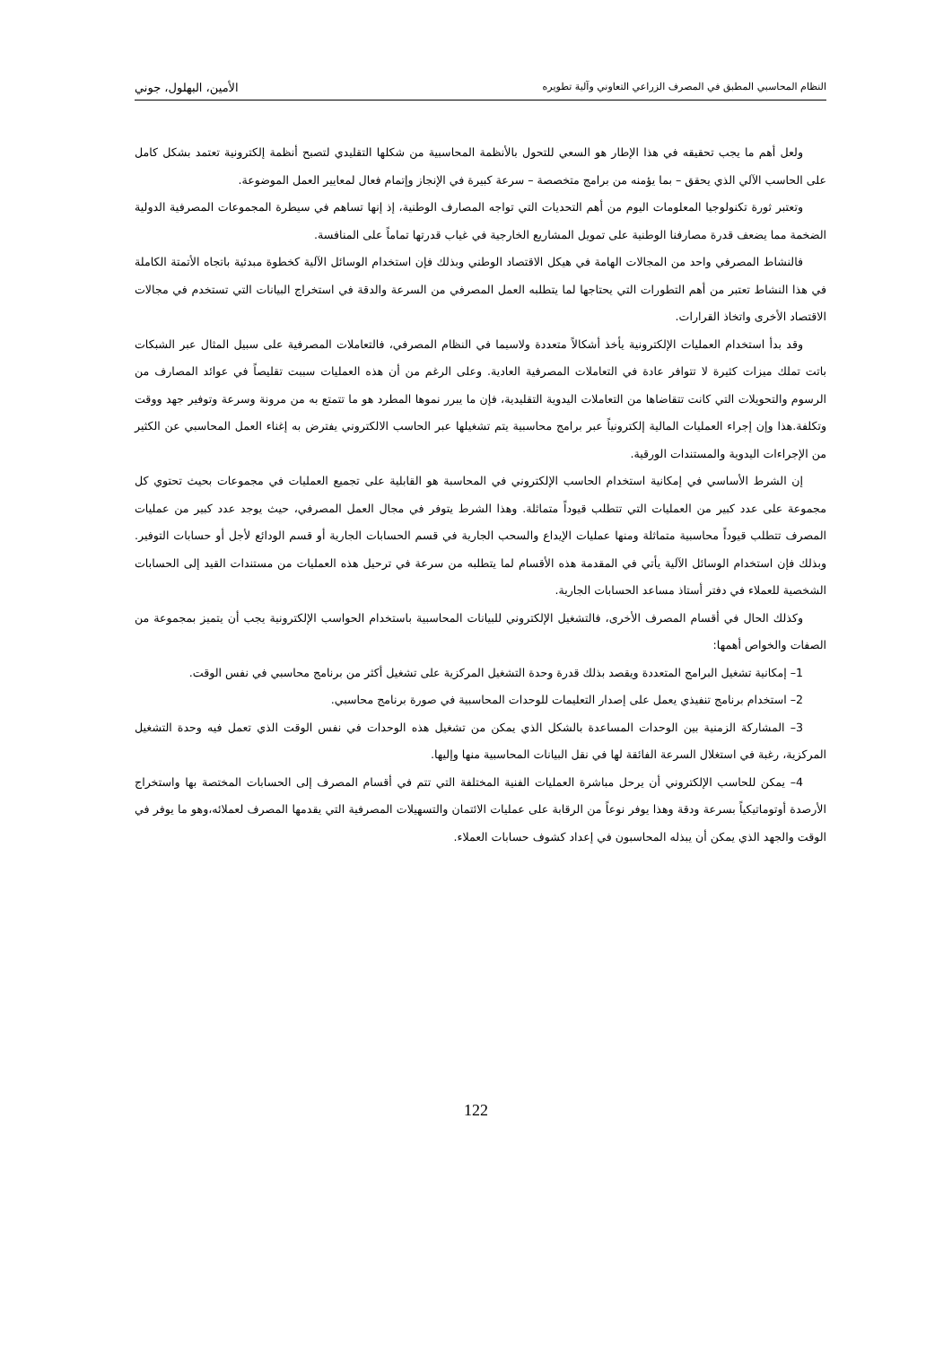النظام المحاسبي المطبق في المصرف الزراعي التعاوني وآلية تطويره الأمين، البهلول، جوني
ولعل أهم ما يجب تحقيقه في هذا الإطار هو السعي للتحول بالأنظمة المحاسبية من شكلها التقليدي لتصبح أنظمة إلكترونية تعتمد بشكل كامل على الحاسب الآلي الذي يحقق – بما يؤمنه من برامج متخصصة – سرعة كبيرة في الإنجاز وإتمام فعال لمعايير العمل الموضوعة.
وتعتبر ثورة تكنولوجيا المعلومات اليوم من أهم التحديات التي تواجه المصارف الوطنية، إذ إنها تساهم في سيطرة المجموعات المصرفية الدولية الضخمة مما يضعف قدرة مصارفنا الوطنية على تمويل المشاريع الخارجية في غياب قدرتها تماماً على المنافسة.
فالنشاط المصرفي واحد من المجالات الهامة في هيكل الاقتصاد الوطني وبذلك فإن استخدام الوسائل الآلية كخطوة مبدئية باتجاه الأتمتة الكاملة في هذا النشاط تعتبر من أهم التطورات التي يحتاجها لما يتطلبه العمل المصرفي من السرعة والدقة في استخراج البيانات التي تستخدم في مجالات الاقتصاد الأخرى واتخاذ القرارات.
وقد بدأ استخدام العمليات الإلكترونية يأخذ أشكالاً متعددة ولاسيما في النظام المصرفي، فالتعاملات المصرفية على سبيل المثال عبر الشبكات باتت تملك ميزات كثيرة لا تتوافر عادة في التعاملات المصرفية العادية. وعلى الرغم من أن هذه العمليات سببت تقليصاً في عوائد المصارف من الرسوم والتحويلات التي كانت تتقاضاها من التعاملات اليدوية التقليدية، فإن ما يبرر نموها المطرد هو ما تتمتع به من مرونة وسرعة وتوفير جهد ووقت وتكلفة.هذا وإن إجراء العمليات المالية إلكترونياً عبر برامج محاسبية يتم تشغيلها عبر الحاسب الالكتروني يفترض به إغناء العمل المحاسبي عن الكثير من الإجراءات اليدوية والمستندات الورقية.
إن الشرط الأساسي في إمكانية استخدام الحاسب الإلكتروني في المحاسبة هو القابلية على تجميع العمليات في مجموعات بحيث تحتوي كل مجموعة على عدد كبير من العمليات التي تتطلب قيوداً متماثلة. وهذا الشرط يتوفر في مجال العمل المصرفي، حيث يوجد عدد كبير من عمليات المصرف تتطلب قيوداً محاسبية متماثلة ومنها عمليات الإيداع والسحب الجارية في قسم الحسابات الجارية أو قسم الودائع لأجل أو حسابات التوفير. وبذلك فإن استخدام الوسائل الآلية يأتي في المقدمة هذه الأقسام لما يتطلبه من سرعة في ترحيل هذه العمليات من مستندات القيد إلى الحسابات الشخصية للعملاء في دفتر أستاذ مساعد الحسابات الجارية.
وكذلك الحال في أقسام المصرف الأخرى، فالتشغيل الإلكتروني للبيانات المحاسبية باستخدام الحواسب الإلكترونية يجب أن يتميز بمجموعة من الصفات والخواص أهمها:
1– إمكانية تشغيل البرامج المتعددة ويقصد بذلك قدرة وحدة التشغيل المركزية على تشغيل أكثر من برنامج محاسبي في نفس الوقت.
2– استخدام برنامج تنفيذي يعمل على إصدار التعليمات للوحدات المحاسبية في صورة برنامج محاسبي.
3– المشاركة الزمنية بين الوحدات المساعدة بالشكل الذي يمكن من تشغيل هذه الوحدات في نفس الوقت الذي تعمل فيه وحدة التشغيل المركزية، رغبة في استغلال السرعة الفائقة لها في نقل البيانات المحاسبية منها وإليها.
4– يمكن للحاسب الإلكتروني أن يرحل مباشرة العمليات الفنية المختلفة التي تتم في أقسام المصرف إلى الحسابات المختصة بها واستخراج الأرصدة أوتوماتيكياً بسرعة ودقة وهذا يوفر نوعاً من الرقابة على عمليات الائتمان والتسهيلات المصرفية التي يقدمها المصرف لعملائه،وهو ما يوفر في الوقت والجهد الذي يمكن أن يبذله المحاسبون في إعداد كشوف حسابات العملاء.
122